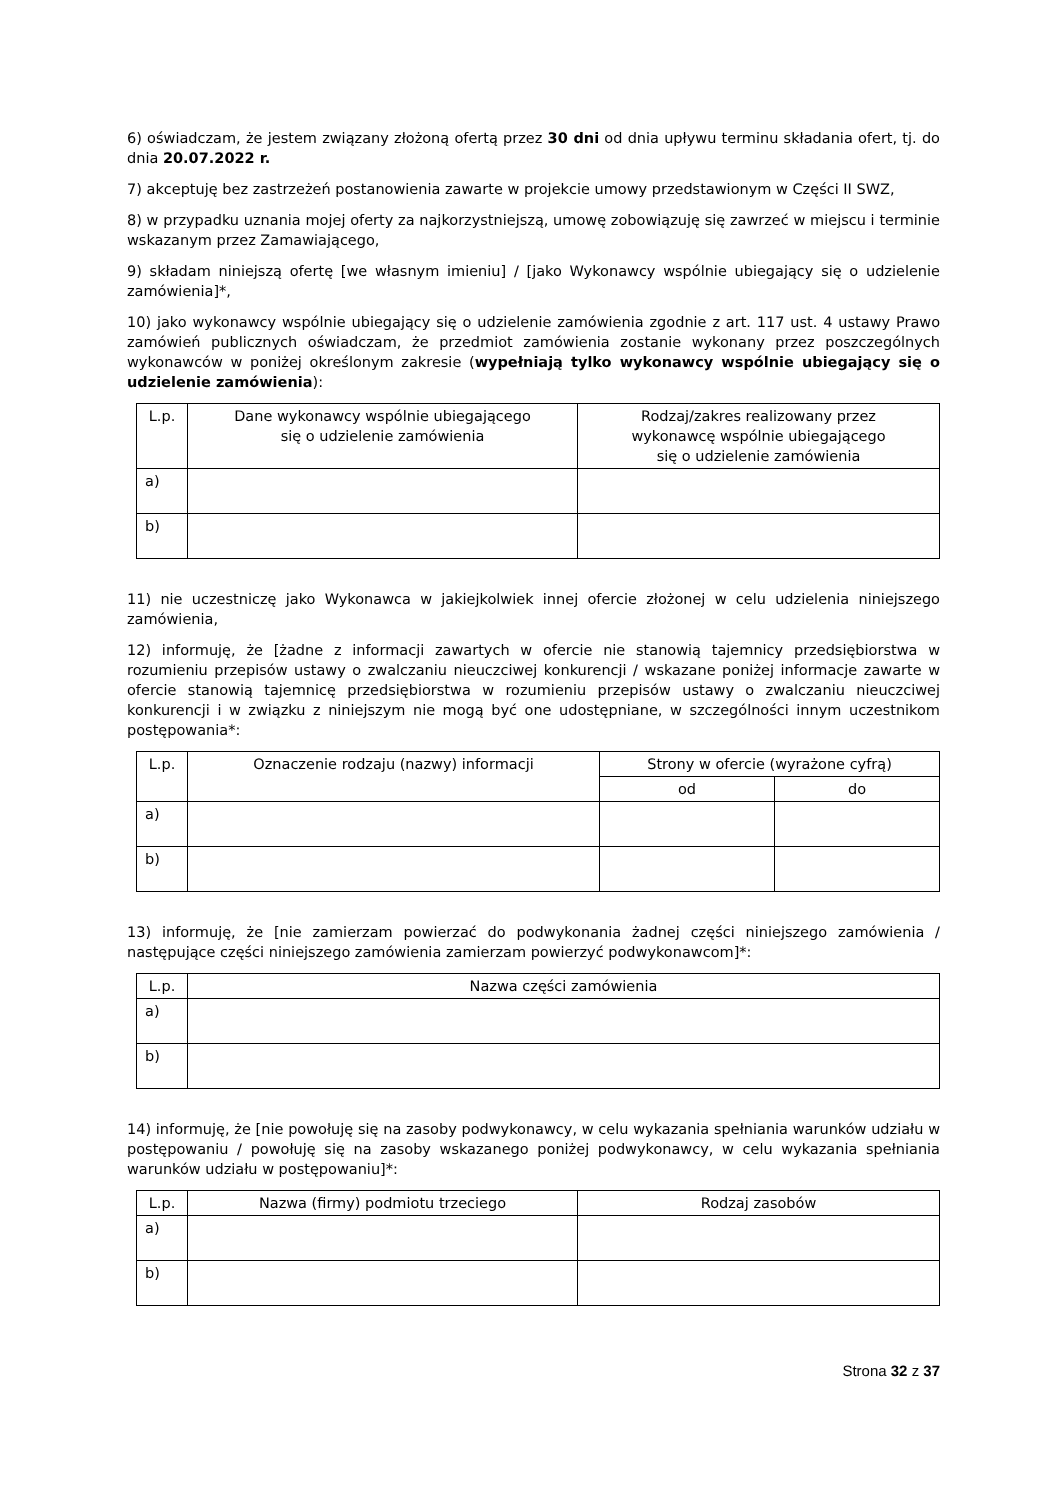6) oświadczam, że jestem związany złożoną ofertą przez 30 dni od dnia upływu terminu składania ofert, tj. do dnia 20.07.2022 r.
7) akceptuję bez zastrzeżeń postanowienia zawarte w projekcie umowy przedstawionym w Części II SWZ,
8) w przypadku uznania mojej oferty za najkorzystniejszą, umowę zobowiązuję się zawrzeć w miejscu i terminie wskazanym przez Zamawiającego,
9) składam niniejszą ofertę [we własnym imieniu] / [jako Wykonawcy wspólnie ubiegający się o udzielenie zamówienia]*,
10) jako wykonawcy wspólnie ubiegający się o udzielenie zamówienia zgodnie z art. 117 ust. 4 ustawy Prawo zamówień publicznych oświadczam, że przedmiot zamówienia zostanie wykonany przez poszczególnych wykonawców w poniżej określonym zakresie (wypełniają tylko wykonawcy wspólnie ubiegający się o udzielenie zamówienia):
| L.p. | Dane wykonawcy wspólnie ubiegającego się o udzielenie zamówienia | Rodzaj/zakres realizowany przez wykonawcę wspólnie ubiegającego się o udzielenie zamówienia |
| --- | --- | --- |
| a) | | |
| b) | | |
11) nie uczestniczę jako Wykonawca w jakiejkolwiek innej ofercie złożonej w celu udzielenia niniejszego zamówienia,
12) informuję, że [żadne z informacji zawartych w ofercie nie stanowią tajemnicy przedsiębiorstwa w rozumieniu przepisów ustawy o zwalczaniu nieuczciwej konkurencji / wskazane poniżej informacje zawarte w ofercie stanowią tajemnicę przedsiębiorstwa w rozumieniu przepisów ustawy o zwalczaniu nieuczciwej konkurencji i w związku z niniejszym nie mogą być one udostępniane, w szczególności innym uczestnikom postępowania*:
| L.p. | Oznaczenie rodzaju (nazwy) informacji | Strony w ofercie (wyrażone cyfrą) | |
| --- | --- | --- | --- |
| | | od | do |
| a) | | | |
| b) | | | |
13) informuję, że [nie zamierzam powierzać do podwykonania żadnej części niniejszego zamówienia / następujące części niniejszego zamówienia zamierzam powierzyć podwykonawcom]*:
| L.p. | Nazwa części zamówienia |
| --- | --- |
| a) | |
| b) | |
14) informuję, że [nie powołuję się na zasoby podwykonawcy, w celu wykazania spełniania warunków udziału w postępowaniu / powołuję się na zasoby wskazanego poniżej podwykonawcy, w celu wykazania spełniania warunków udziału w postępowaniu]*:
| L.p. | Nazwa (firmy) podmiotu trzeciego | Rodzaj zasobów |
| --- | --- | --- |
| a) | | |
| b) | | |
Strona 32 z 37